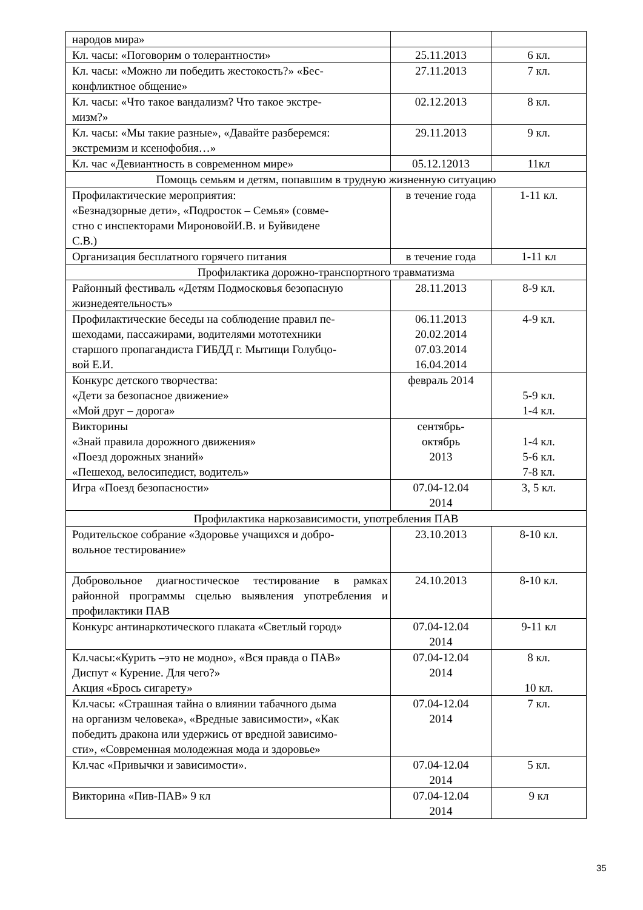| народов мира» | | |
| Кл. часы: «Поговорим о толерантности» | 25.11.2013 | 6 кл. |
| Кл. часы: «Можно ли победить жестокость?» «Бес- конфликтное общение» | 27.11.2013 | 7 кл. |
| Кл. часы: «Что такое вандализм? Что такое экстре- мизм?» | 02.12.2013 | 8 кл. |
| Кл. часы: «Мы такие разные», «Давайте разберемся: экстремизм и ксенофобия…» | 29.11.2013 | 9 кл. |
| Кл. час «Девиантность в современном мире» | 05.12.12013 | 11кл |
| Помощь семьям и детям, попавшим в трудную жизненную ситуацию | | |
| Профилактические мероприятия: «Безнадзорные дети», «Подросток – Семья» (совме- стно с инспекторами МироновойИ.В. и Буйвидене С.В.) | в течение года | 1-11 кл. |
| Организация бесплатного горячего питания | в течение года | 1-11 кл |
| Профилактика дорожно-транспортного травматизма | | |
| Районный фестиваль «Детям Подмосковья безопасную жизнедеятельность» | 28.11.2013 | 8-9 кл. |
| Профилактические беседы на соблюдение правил пе- шеходами, пассажирами, водителями мототехники старшого пропагандиста ГИБДД г. Мытищи Голубцо- вой Е.И. | 06.11.2013 20.02.2014 07.03.2014 16.04.2014 | 4-9 кл. |
| Конкурс детского творчества: «Дети за безопасное движение» «Мой друг – дорога» | февраль 2014 | 5-9 кл. 1-4 кл. |
| Викторины «Знай правила дорожного движения» «Поезд дорожных знаний» «Пешеход, велосипедист, водитель» | сентябрь- октябрь 2013 | 1-4 кл. 5-6 кл. 7-8 кл. |
| Игра «Поезд безопасности» | 07.04-12.04 2014 | 3, 5 кл. |
| Профилактика наркозависимости, употребления ПАВ | | |
| Родительское собрание «Здоровье учащихся и добро- вольное тестирование» | 23.10.2013 | 8-10 кл. |
| Добровольное диагностическое тестирование в рамках районной программы сцелью выявления употребления и профилактики ПАВ | 24.10.2013 | 8-10 кл. |
| Конкурс антинаркотического плаката «Светлый город» | 07.04-12.04 2014 | 9-11 кл |
| Кл.часы:«Курить –это не модно», «Вся правда о ПАВ» Диспут « Курение. Для чего?» Акция «Брось сигарету» | 07.04-12.04 2014 | 8 кл. 10 кл. |
| Кл.часы: «Страшная тайна о влиянии табачного дыма на организм человека», «Вредные зависимости», «Как победить дракона или удержись от вредной зависимо- сти», «Современная молодежная мода и здоровье» | 07.04-12.04 2014 | 7 кл. |
| Кл.час «Привычки и зависимости». | 07.04-12.04 2014 | 5 кл. |
| Викторина «Пив-ПАВ» 9 кл | 07.04-12.04 2014 | 9 кл |
35